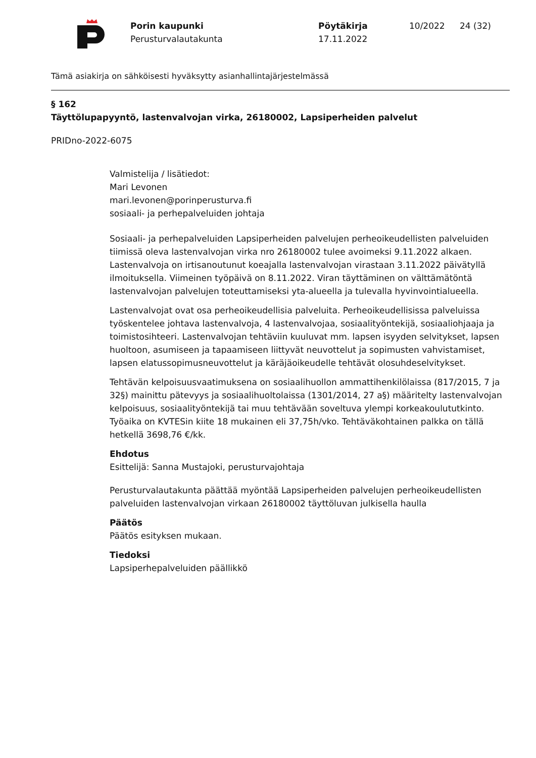Porin kaupunki
Perusturvalautakunta
Pöytäkirja
17.11.2022
10/2022 24 (32)
Tämä asiakirja on sähköisesti hyväksytty asianhallintajärjestelmässä
§ 162
Täyttölupapyyntö, lastenvalvojan virka, 26180002, Lapsiperheiden palvelut
PRIDno-2022-6075
Valmistelija / lisätiedot:
Mari Levonen
mari.levonen@porinperusturva.fi
sosiaali- ja perhepalveluiden johtaja
Sosiaali- ja perhepalveluiden Lapsiperheiden palvelujen perheoikeudellisten palveluiden tiimissä oleva lastenvalvojan virka nro 26180002 tulee avoimeksi 9.11.2022 alkaen. Lastenvalvoja on irtisanoutunut koeajalla lastenvalvojan virastaan 3.11.2022 päivätyllä ilmoituksella. Viimeinen työpäivä on 8.11.2022. Viran täyttäminen on välttämätöntä lastenvalvojan palvelujen toteuttamiseksi yta-alueella ja tulevalla hyvinvointialueella.
Lastenvalvojat ovat osa perheoikeudellisia palveluita. Perheoikeudellisissa palveluissa työskentelee johtava lastenvalvoja, 4 lastenvalvojaa, sosiaalityöntekijä, sosiaaliohjaaja ja toimistosihteeri. Lastenvalvojan tehtäviin kuuluvat mm. lapsen isyyden selvitykset, lapsen huoltoon, asumiseen ja tapaamiseen liittyvät neuvottelut ja sopimusten vahvistamiset, lapsen elatussopimusneuvottelut ja käräjäoikeudelle tehtävät olosuhdeselvitykset.
Tehtävän kelpoisuusvaatimuksena on sosiaalihuollon ammattihenkilölaissa (817/2015, 7 ja 32§) mainittu pätevyys ja sosiaalihuoltolaissa (1301/2014, 27 a§) määritelty lastenvalvojan kelpoisuus, sosiaalityöntekijä tai muu tehtävään soveltuva ylempi korkeakoulututkinto. Työaika on KVTESin kiite 18 mukainen eli 37,75h/vko. Tehtäväkohtainen palkka on tällä hetkellä 3698,76 €/kk.
Ehdotus
Esittelijä: Sanna Mustajoki, perusturvajohtaja
Perusturvalautakunta päättää myöntää Lapsiperheiden palvelujen perheoikeudellisten palveluiden lastenvalvojan virkaan 26180002 täyttöluvan julkisella haulla
Päätös
Päätös esityksen mukaan.
Tiedoksi
Lapsiperhepalveluiden päällikkö